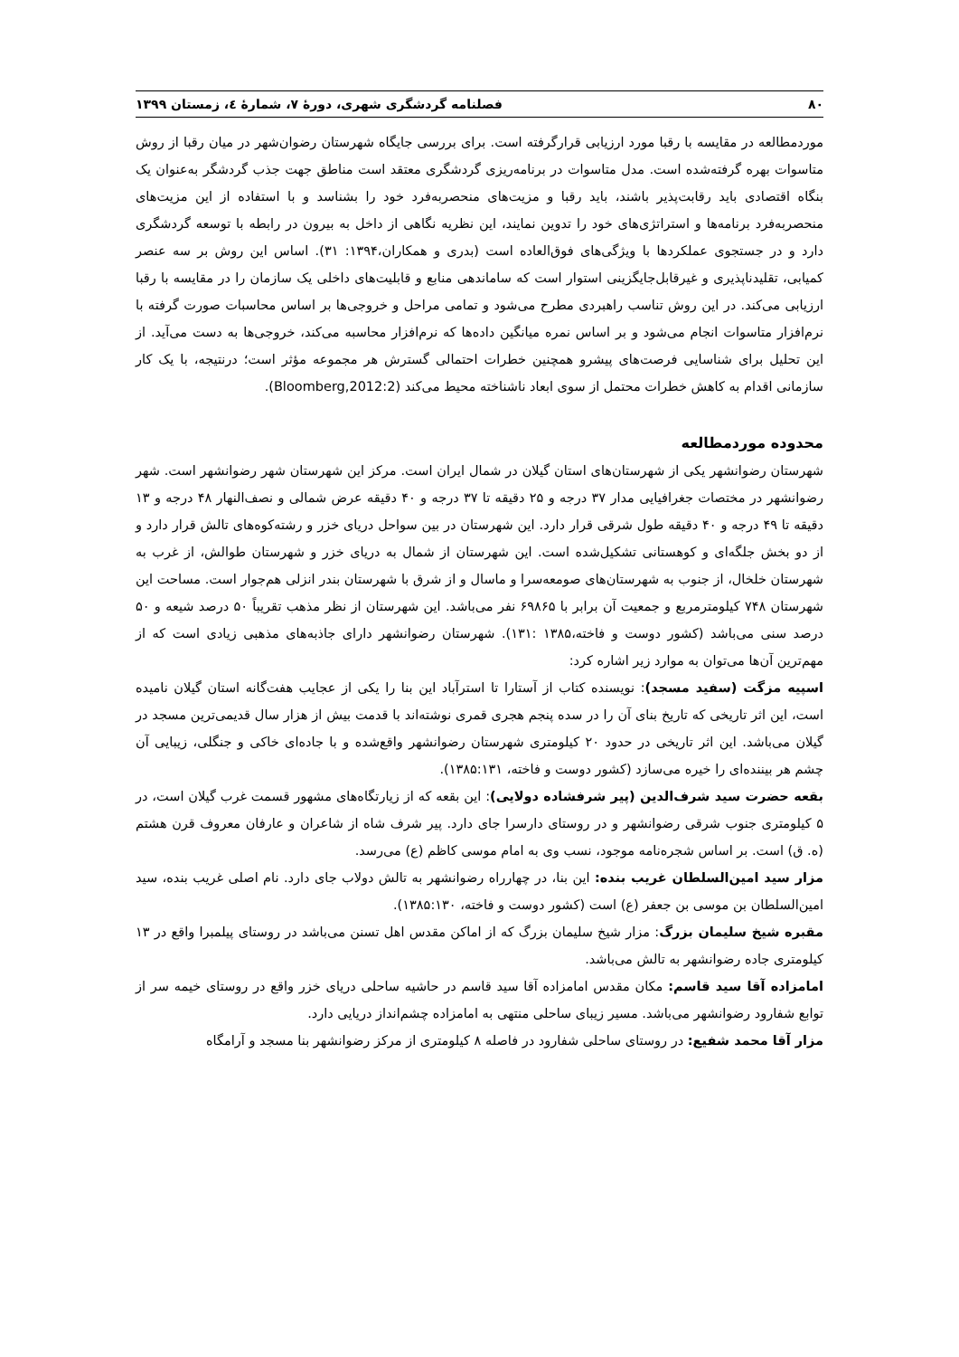۸۰ فصلنامه گردشگری شهری، دورهٔ ۷، شمارهٔ ٤، زمستان ۱۳۹۹
موردمطالعه در مقایسه با رقبا مورد ارزیابی قرارگرفته است. برای بررسی جایگاه شهرستان رضوان‌شهر در میان رقبا از روش متاسوات بهره گرفته‌شده است. مدل متاسوات در برنامه‌ریزی گردشگری معتقد است مناطق جهت جذب گردشگر به‌عنوان یک بنگاه اقتصادی باید رقابت‌پذیر باشند، باید رقبا و مزیت‌های منحصربه‌فرد خود را بشناسد و با استفاده از این مزیت‌های منحصربه‌فرد برنامه‌ها و استراتژی‌های خود را تدوین نمایند، این نظریه نگاهی از داخل به بیرون در رابطه با توسعه گردشگری دارد و در جستجوی عملکردها با ویژگی‌های فوق‌العاده است (بدری و همکاران،۱۳۹۴: ۳۱). اساس این روش بر سه عنصر کمیابی، تقلیدناپذیری و غیرقابل‌جایگزینی استوار است که ساماندهی منابع و قابلیت‌های داخلی یک سازمان را در مقایسه با رقبا ارزیابی می‌کند. در این روش تناسب راهبردی مطرح می‌شود و تمامی مراحل و خروجی‌ها بر اساس محاسبات صورت گرفته با نرم‌افزار متاسوات انجام می‌شود و بر اساس نمره میانگین داده‌ها که نرم‌افزار محاسبه می‌کند، خروجی‌ها به دست می‌آید. از این تحلیل برای شناسایی فرصت‌های پیشرو همچنین خطرات احتمالی گسترش هر مجموعه مؤثر است؛ درنتیجه، با یک کار سازمانی اقدام به کاهش خطرات محتمل از سوی ابعاد ناشناخته محیط می‌کند (Bloomberg,2012:2).
محدوده موردمطالعه
شهرستان رضوانشهر یکی از شهرستان‌های استان گیلان در شمال ایران است. مرکز این شهرستان شهر رضوانشهر است. شهر رضوانشهر در مختصات جغرافیایی مدار ۳۷ درجه و ۲۵ دقیقه تا ۳۷ درجه و ۴۰ دقیقه عرض شمالی و نصف‌النهار ۴۸ درجه و ۱۳ دقیقه تا ۴۹ درجه و ۴۰ دقیقه طول شرقی قرار دارد. این شهرستان در بین سواحل دریای خزر و رشته‌کوه‌های تالش قرار دارد و از دو بخش جلگه‌ای و کوهستانی تشکیل‌شده است. این شهرستان از شمال به دریای خزر و شهرستان طوالش، از غرب به شهرستان خلخال، از جنوب به شهرستان‌های صومعه‌سرا و ماسال و از شرق با شهرستان بندر انزلی هم‌جوار است. مساحت این شهرستان ۷۴۸ کیلومترمربع و جمعیت آن برابر با ۶۹۸۶۵ نفر می‌باشد. این شهرستان از نظر مذهب تقریباً ۵۰ درصد شیعه و ۵۰ درصد سنی می‌باشد (کشور دوست و فاخته،۱۳۸۵ :۱۳۱). شهرستان رضوانشهر دارای جاذبه‌های مذهبی زیادی است که از مهم‌ترین آن‌ها می‌توان به موارد زیر اشاره کرد:
اسپیه مزگت (سفید مسجد): نویسنده کتاب از آستارا تا استرآباد این بنا را یکی از عجایب هفت‌گانه استان گیلان نامیده است، این اثر تاریخی که تاریخ بنای آن را در سده پنجم هجری قمری نوشته‌اند با قدمت بیش از هزار سال قدیمی‌ترین مسجد در گیلان می‌باشد. این اثر تاریخی در حدود ۲۰ کیلومتری شهرستان رضوانشهر واقع‌شده و با جاده‌ای خاکی و جنگلی، زیبایی آن چشم هر بیننده‌ای را خیره می‌سازد (کشور دوست و فاخته، ۱۳۸۵:۱۳۱).
بقعه حضرت سید شرف‌الدین (پیر شرفشاده دولایی): این بقعه که از زیارتگاه‌های مشهور قسمت غرب گیلان است، در ۵ کیلومتری جنوب شرقی رضوانشهر و در روستای دارسرا جای دارد. پیر شرف شاه از شاعران و عارفان معروف قرن هشتم (ه. ق) است. بر اساس شجره‌نامه موجود، نسب وی به امام موسی کاظم (ع) می‌رسد.
مزار سید امین‌السلطان غریب بنده: این بنا، در چهارراه رضوانشهر به تالش دولاب جای دارد. نام اصلی غریب بنده، سید امین‌السلطان بن موسی بن جعفر (ع) است (کشور دوست و فاخته، ۱۳۸۵:۱۳۰).
مقبره شیخ سلیمان بزرگ: مزار شیخ سلیمان بزرگ که از اماکن مقدس اهل تسنن می‌باشد در روستای پیلمبرا واقع در ۱۳ کیلومتری جاده رضوانشهر به تالش می‌باشد.
امامزاده آقا سید قاسم: مکان مقدس امامزاده آقا سید قاسم در حاشیه ساحلی دریای خزر واقع در روستای خیمه سر از توابع شفارود رضوانشهر می‌باشد. مسیر زیبای ساحلی منتهی به امامزاده چشم‌انداز دریایی دارد.
مزار آقا محمد شفیع: در روستای ساحلی شفارود در فاصله ۸ کیلومتری از مرکز رضوانشهر بنا مسجد و آرامگاه